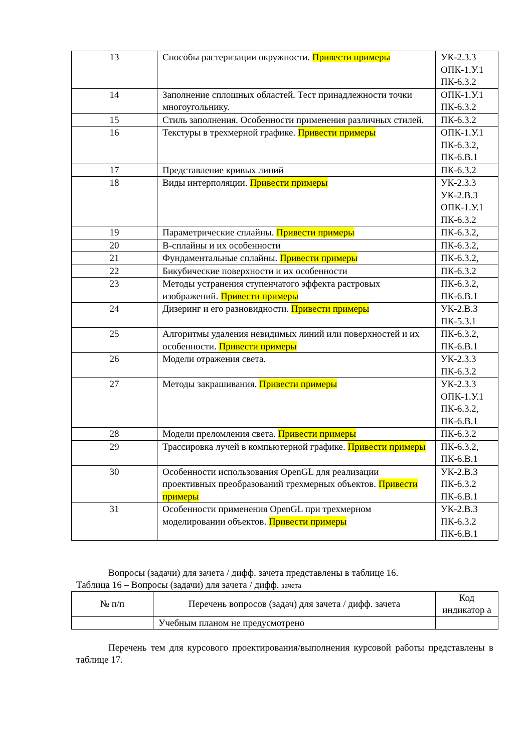| 13 | Способы растеризации окружности. Привести примеры | УК-2.3.3 ОПК-1.У.1 ПК-6.3.2 |
| 14 | Заполнение сплошных областей. Тест принадлежности точки многоугольнику. | ОПК-1.У.1 ПК-6.3.2 |
| 15 | Стиль заполнения. Особенности применения различных стилей. | ПК-6.3.2 |
| 16 | Текстуры в трехмерной графике. Привести примеры | ОПК-1.У.1 ПК-6.3.2, ПК-6.В.1 |
| 17 | Представление кривых линий | ПК-6.3.2 |
| 18 | Виды интерполяции. Привести примеры | УК-2.3.3 УК-2.В.3 ОПК-1.У.1 ПК-6.3.2 |
| 19 | Параметрические сплайны. Привести примеры | ПК-6.3.2, |
| 20 | B-сплайны и их особенности | ПК-6.3.2, |
| 21 | Фундаментальные сплайны. Привести примеры | ПК-6.3.2, |
| 22 | Бикубические поверхности и их особенности | ПК-6.3.2 |
| 23 | Методы устранения ступенчатого эффекта растровых изображений. Привести примеры | ПК-6.3.2, ПК-6.В.1 |
| 24 | Дизеринг и его разновидности. Привести примеры | УК-2.В.3 ПК-5.3.1 |
| 25 | Алгоритмы удаления невидимых линий или поверхностей и их особенности. Привести примеры | ПК-6.3.2, ПК-6.В.1 |
| 26 | Модели отражения света. | УК-2.3.3 ПК-6.3.2 |
| 27 | Методы закрашивания. Привести примеры | УК-2.3.3 ОПК-1.У.1 ПК-6.3.2, ПК-6.В.1 |
| 28 | Модели преломления света. Привести примеры | ПК-6.3.2 |
| 29 | Трассировка лучей в компьютерной графике. Привести примеры | ПК-6.3.2, ПК-6.В.1 |
| 30 | Особенности использования OpenGL для реализации проективных преобразований трехмерных объектов. Привести примеры | УК-2.В.3 ПК-6.3.2 ПК-6.В.1 |
| 31 | Особенности применения OpenGL при трехмерном моделировании объектов. Привести примеры | УК-2.В.3 ПК-6.3.2 ПК-6.В.1 |
Вопросы (задачи) для зачета / дифф. зачета представлены в таблице 16.
Таблица 16 – Вопросы (задачи) для зачета / дифф. зачета
| № п/п | Перечень вопросов (задач) для зачета / дифф. зачета | Код индикатор а |
| --- | --- | --- |
| | Учебным планом не предусмотрено | |
Перечень тем для курсового проектирования/выполнения курсовой работы представлены в таблице 17.